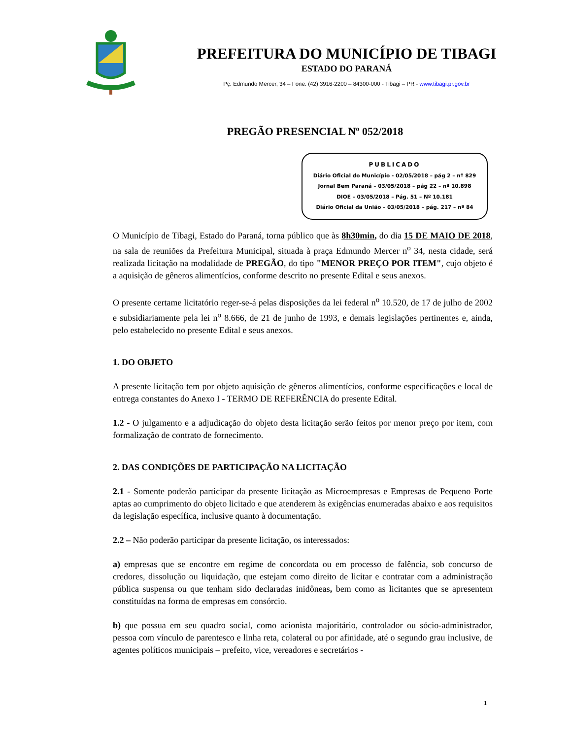PREFEITURA DO MUNICÍPIO DE TIBAGI
ESTADO DO PARANÁ
Pç. Edmundo Mercer, 34 – Fone: (42) 3916-2200 – 84300-000 - Tibagi – PR - www.tibagi.pr.gov.br
PREGÃO PRESENCIAL Nº 052/2018
PUBLICADO
Diário Oficial do Município - 02/05/2018 – pág 2 – nº 829
Jornal Bem Paraná – 03/05/2018 – pág 22 – nº 10.898
DIOE – 03/05/2018 – Pág. 51 – Nº 10.181
Diário Oficial da União – 03/05/2018 – pág. 217 – nº 84
O Município de Tibagi, Estado do Paraná, torna público que às 8h30min, do dia 15 DE MAIO DE 2018, na sala de reuniões da Prefeitura Municipal, situada à praça Edmundo Mercer n<sup>o</sup> 34, nesta cidade, será realizada licitação na modalidade de PREGÃO, do tipo "MENOR PREÇO POR ITEM", cujo objeto é a aquisição de gêneros alimentícios, conforme descrito no presente Edital e seus anexos.
O presente certame licitatório reger-se-á pelas disposições da lei federal n<sup>o</sup> 10.520, de 17 de julho de 2002 e subsidiariamente pela lei n<sup>o</sup> 8.666, de 21 de junho de 1993, e demais legislações pertinentes e, ainda, pelo estabelecido no presente Edital e seus anexos.
1. DO OBJETO
A presente licitação tem por objeto aquisição de gêneros alimentícios, conforme especificações e local de entrega constantes do Anexo I - TERMO DE REFERÊNCIA do presente Edital.
1.2 - O julgamento e a adjudicação do objeto desta licitação serão feitos por menor preço por item, com formalização de contrato de fornecimento.
2. DAS CONDIÇÕES DE PARTICIPAÇÃO NA LICITAÇÃO
2.1 - Somente poderão participar da presente licitação as Microempresas e Empresas de Pequeno Porte aptas ao cumprimento do objeto licitado e que atenderem às exigências enumeradas abaixo e aos requisitos da legislação específica, inclusive quanto à documentação.
2.2 – Não poderão participar da presente licitação, os interessados:
a) empresas que se encontre em regime de concordata ou em processo de falência, sob concurso de credores, dissolução ou liquidação, que estejam como direito de licitar e contratar com a administração pública suspensa ou que tenham sido declaradas inidôneas, bem como as licitantes que se apresentem constituídas na forma de empresas em consórcio.
b) que possua em seu quadro social, como acionista majoritário, controlador ou sócio-administrador, pessoa com vínculo de parentesco e linha reta, colateral ou por afinidade, até o segundo grau inclusive, de agentes políticos municipais – prefeito, vice, vereadores e secretários -
1